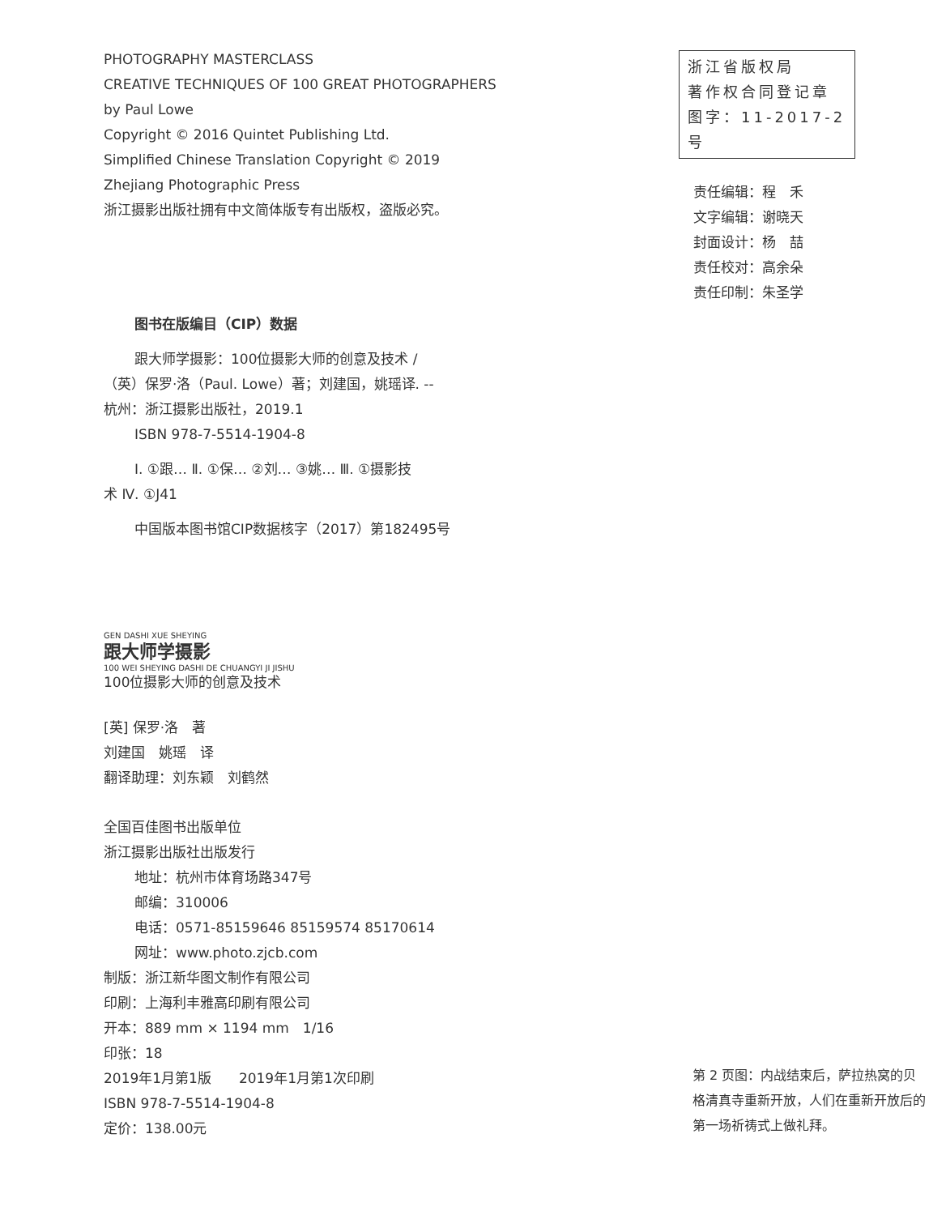PHOTOGRAPHY MASTERCLASS
CREATIVE TECHNIQUES OF 100 GREAT PHOTOGRAPHERS
by Paul Lowe
Copyright © 2016 Quintet Publishing Ltd.
Simplified Chinese Translation Copyright © 2019
Zhejiang Photographic Press
浙江摄影出版社拥有中文简体版专有出版权，盗版必究。
图书在版编目（CIP）数据
跟大师学摄影：100位摄影大师的创意及技术 /
（英）保罗·洛（Paul. Lowe）著；刘建国，姚瑶译. --
杭州：浙江摄影出版社，2019.1
ISBN 978-7-5514-1904-8
Ⅰ. ①跟… Ⅱ. ①保… ②刘… ③姚… Ⅲ. ①摄影技
术 Ⅳ. ①J41
中国版本图书馆CIP数据核字（2017）第182495号
GEN DASHI XUE SHEYING
跟大师学摄影
100 WEI SHEYING DASHI DE CHUANGYI JI JISHU
100位摄影大师的创意及技术
[英] 保罗·洛　著
刘建国　姚瑶　译
翻译助理：刘东颖　刘鹤然
全国百佳图书出版单位
浙江摄影出版社出版发行
地址：杭州市体育场路347号
邮编：310006
电话：0571-85159646 85159574 85170614
网址：www.photo.zjcb.com
制版：浙江新华图文制作有限公司
印刷：上海利丰雅高印刷有限公司
开本：889 mm × 1194 mm　1/16
印张：18
2019年1月第1版　　2019年1月第1次印刷
ISBN 978-7-5514-1904-8
定价：138.00元
浙江省版权局
著作权合同登记章
图字：11-2017-2号
责任编辑：程　禾
文字编辑：谢晓天
封面设计：杨　喆
责任校对：高余朵
责任印制：朱圣学
第 2 页图：内战结束后，萨拉热窝的贝格清真寺重新开放，人们在重新开放后的第一场祈祷式上做礼拜。